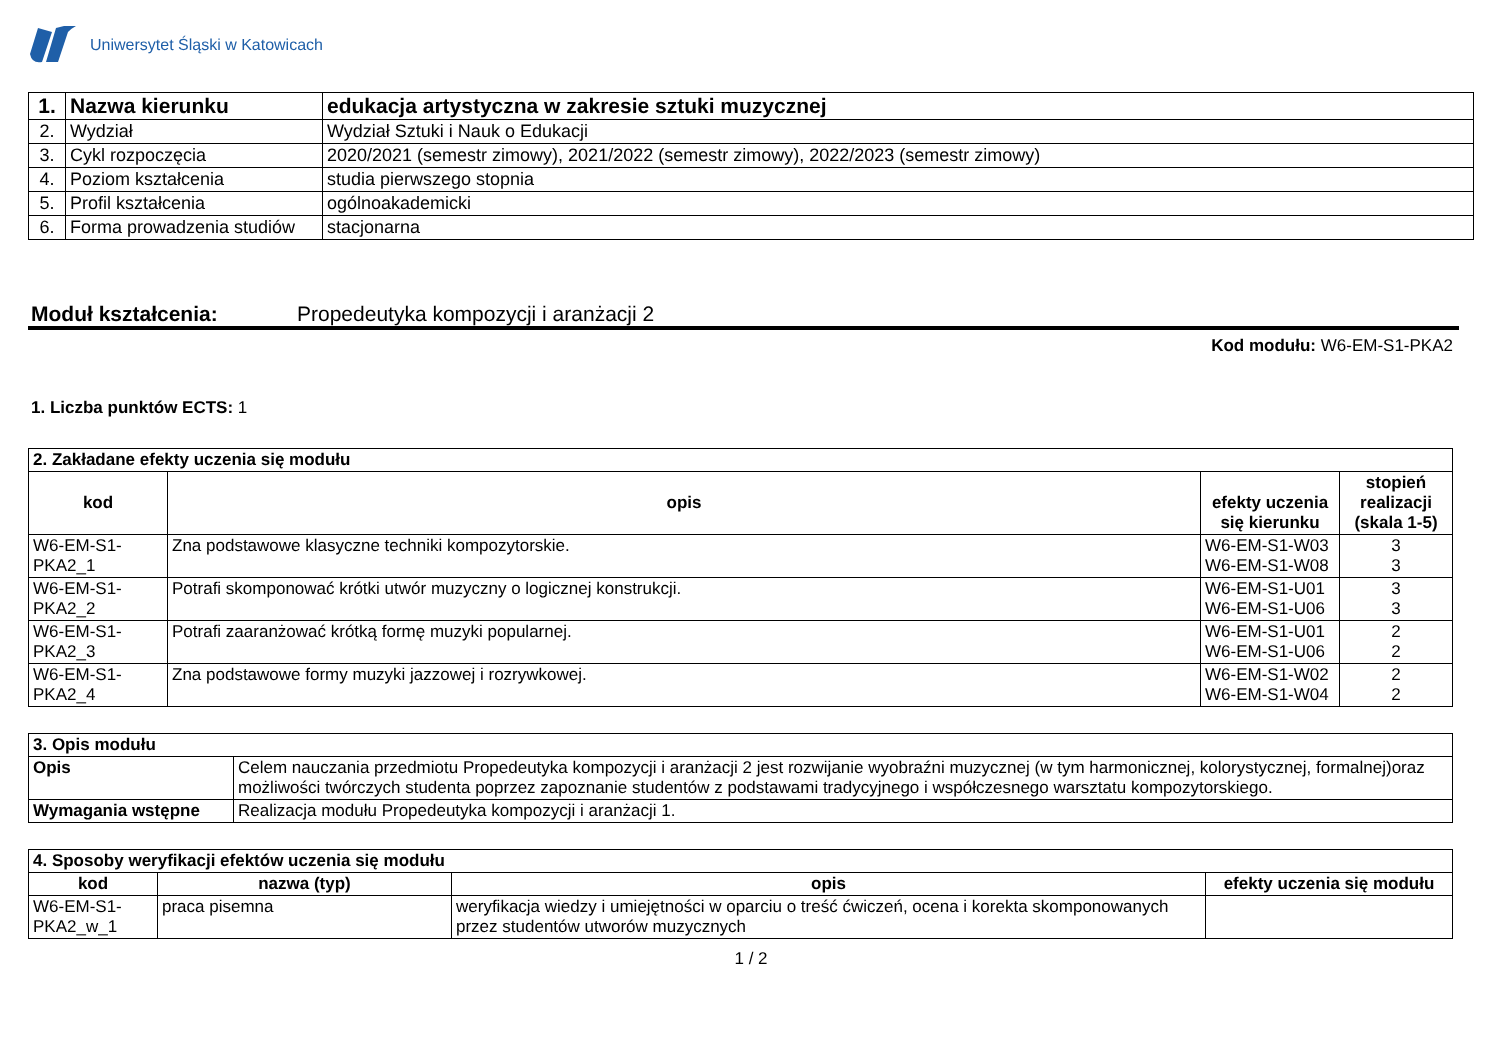Uniwersytet Śląski w Katowicach
| 1. | Nazwa kierunku | edukacja artystyczna w zakresie sztuki muzycznej |
| 2. | Wydział | Wydział Sztuki i Nauk o Edukacji |
| 3. | Cykl rozpoczęcia | 2020/2021 (semestr zimowy), 2021/2022 (semestr zimowy), 2022/2023 (semestr zimowy) |
| 4. | Poziom kształcenia | studia pierwszego stopnia |
| 5. | Profil kształcenia | ogólnoakademicki |
| 6. | Forma prowadzenia studiów | stacjonarna |
Moduł kształcenia: Propedeutyka kompozycji i aranżacji 2
Kod modułu: W6-EM-S1-PKA2
1. Liczba punktów ECTS: 1
| 2. Zakładane efekty uczenia się modułu | | | |
| --- | --- | --- | --- |
| kod | opis | efekty uczenia się kierunku | stopień realizacji (skala 1-5) |
| W6-EM-S1-PKA2_1 | Zna podstawowe klasyczne techniki kompozytorskie. | W6-EM-S1-W03 W6-EM-S1-W08 | 3 3 |
| W6-EM-S1-PKA2_2 | Potrafi skomponować krótki utwór muzyczny o logicznej konstrukcji. | W6-EM-S1-U01 W6-EM-S1-U06 | 3 3 |
| W6-EM-S1-PKA2_3 | Potrafi zaaranżować krótką formę muzyki popularnej. | W6-EM-S1-U01 W6-EM-S1-U06 | 2 2 |
| W6-EM-S1-PKA2_4 | Zna podstawowe formy muzyki jazzowej i rozrywkowej. | W6-EM-S1-W02 W6-EM-S1-W04 | 2 2 |
| 3. Opis modułu | |
| --- | --- |
| Opis | Celem nauczania przedmiotu Propedeutyka kompozycji i aranżacji 2 jest rozwijanie wyobraźni muzycznej (w tym harmonicznej, kolorystycznej, formalnej)oraz możliwości twórczych studenta poprzez zapoznanie studentów z podstawami tradycyjnego i współczesnego warsztatu kompozytorskiego. |
| Wymagania wstępne | Realizacja modułu Propedeutyka kompozycji i aranżacji 1. |
| 4. Sposoby weryfikacji efektów uczenia się modułu | | | |
| --- | --- | --- | --- |
| kod | nazwa (typ) | opis | efekty uczenia się modułu |
| W6-EM-S1-PKA2_w_1 | praca pisemna | weryfikacja wiedzy i umiejętności w oparciu o treść ćwiczeń, ocena i korekta skomponowanych przez studentów utworów muzycznych | |
1 / 2